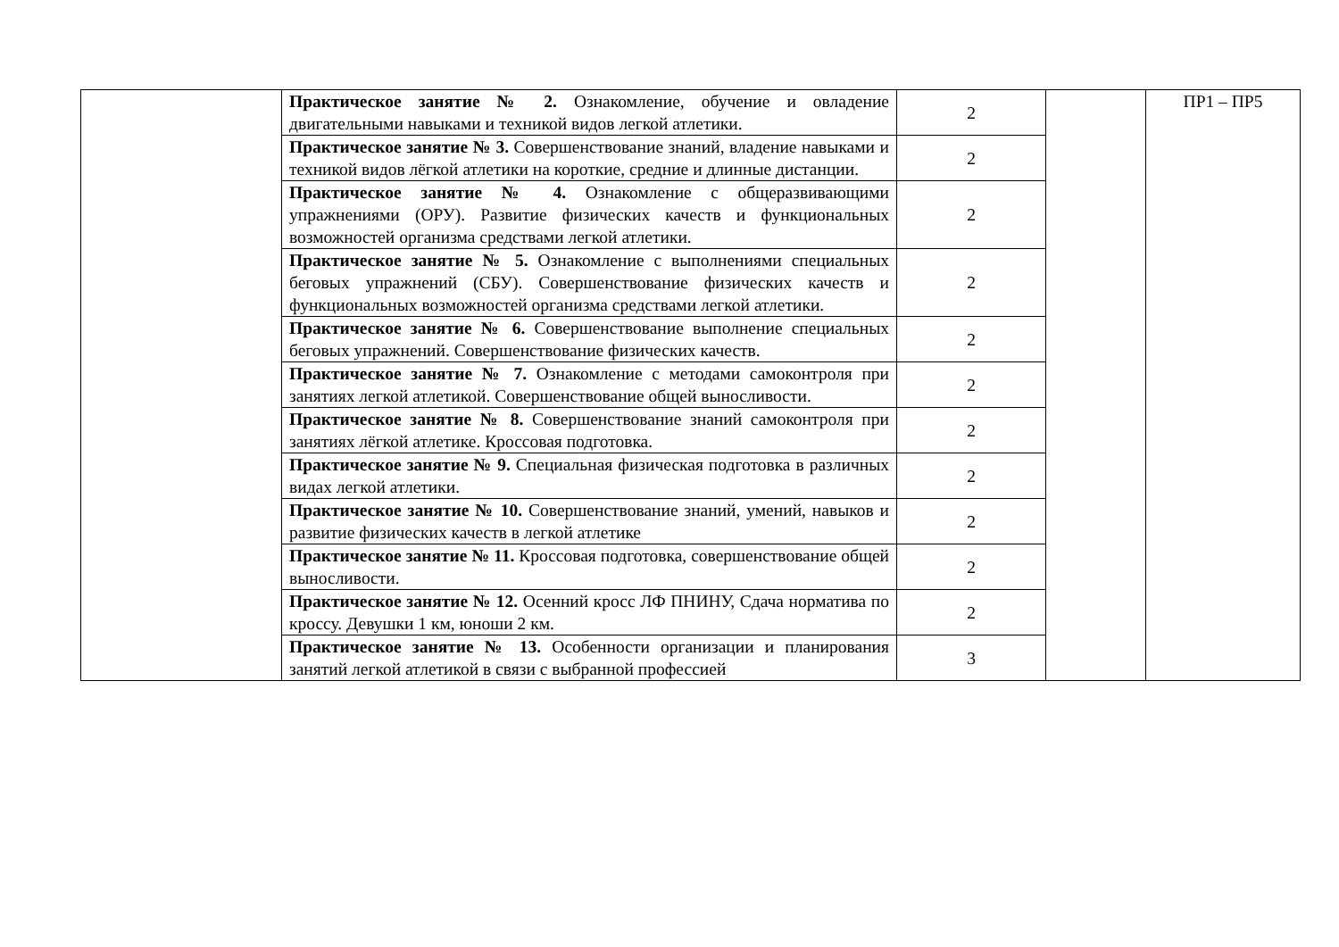| | Практическое занятие № 2. Ознакомление, обучение и овладение двигательными навыками и техникой видов легкой атлетики. | 2 | | ПР1 – ПР5 |
| | Практическое занятие № 3. Совершенствование знаний, владение навыками и техникой видов лёгкой атлетики на короткие, средние и длинные дистанции. | 2 | | |
| | Практическое занятие № 4. Ознакомление с общеразвивающими упражнениями (ОРУ). Развитие физических качеств и функциональных возможностей организма средствами легкой атлетики. | 2 | | |
| | Практическое занятие № 5. Ознакомление с выполнениями специальных беговых упражнений (СБУ). Совершенствование физических качеств и функциональных возможностей организма средствами легкой атлетики. | 2 | | |
| | Практическое занятие № 6. Совершенствование выполнение специальных беговых упражнений. Совершенствование физических качеств. | 2 | | |
| | Практическое занятие № 7. Ознакомление с методами самоконтроля при занятиях легкой атлетикой. Совершенствование общей выносливости. | 2 | | |
| | Практическое занятие № 8. Совершенствование знаний самоконтроля при занятиях лёгкой атлетике. Кроссовая подготовка. | 2 | | |
| | Практическое занятие № 9. Специальная физическая подготовка в различных видах легкой атлетики. | 2 | | |
| | Практическое занятие № 10. Совершенствование знаний, умений, навыков и развитие физических качеств в легкой атлетике | 2 | | |
| | Практическое занятие № 11. Кроссовая подготовка, совершенствование общей выносливости. | 2 | | |
| | Практическое занятие № 12. Осенний кросс ЛФ ПНИНУ, Сдача норматива по кроссу. Девушки 1 км, юноши 2 км. | 2 | | |
| | Практическое занятие № 13. Особенности организации и планирования занятий легкой атлетикой в связи с выбранной профессией | 3 | | |